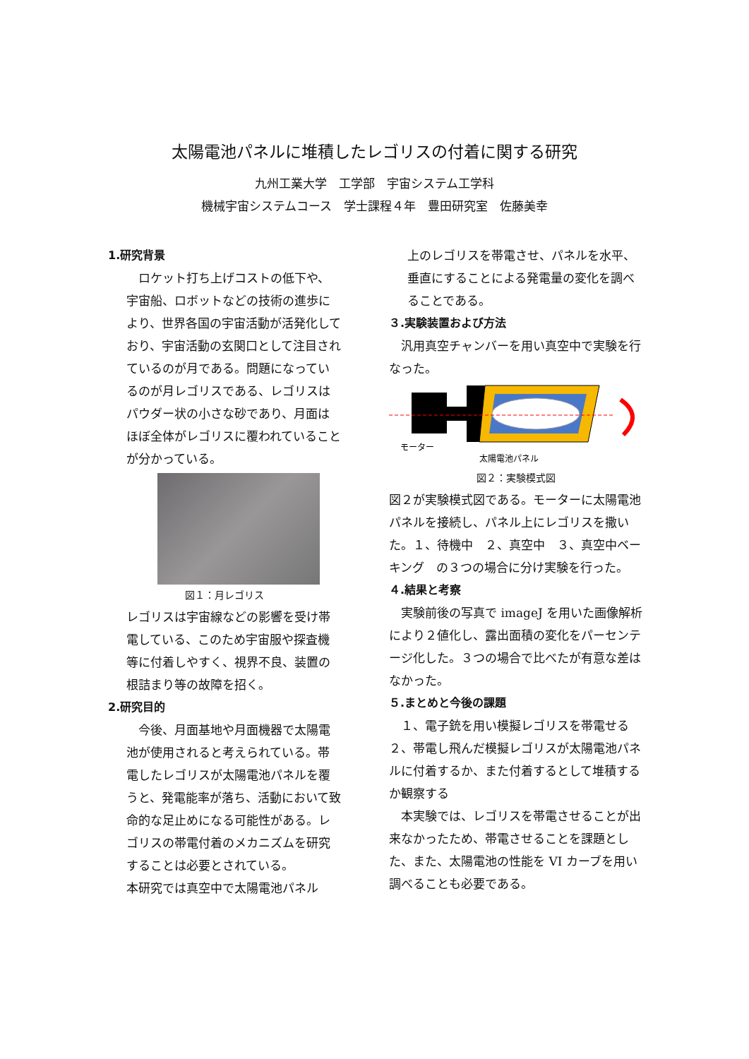太陽電池パネルに堆積したレゴリスの付着に関する研究
九州工業大学　工学部　宇宙システム工学科
機械宇宙システムコース　学士課程４年　豊田研究室　佐藤美幸
1.研究背景
　ロケット打ち上げコストの低下や、宇宙船、ロボットなどの技術の進歩により、世界各国の宇宙活動が活発化しており、宇宙活動の玄関口として注目されているのが月である。問題になっているのが月レゴリスである、レゴリスはパウダー状の小さな砂であり、月面はほぼ全体がレゴリスに覆われていることが分かっている。
図１：月レゴリス
レゴリスは宇宙線などの影響を受け帯電している、このため宇宙服や探査機等に付着しやすく、視界不良、装置の根詰まり等の故障を招く。
2.研究目的
　今後、月面基地や月面機器で太陽電池が使用されると考えられている。帯電したレゴリスが太陽電池パネルを覆うと、発電能率が落ち、活動において致命的な足止めになる可能性がある。レゴリスの帯電付着のメカニズムを研究することは必要とされている。
本研究では真空中で太陽電池パネル
上のレゴリスを帯電させ、パネルを水平、垂直にすることによる発電量の変化を調べることである。
３.実験装置および方法
　汎用真空チャンバーを用い真空中で実験を行なった。
モーター
太陽電池パネル
図２：実験模式図
図２が実験模式図である。モーターに太陽電池パネルを接続し、パネル上にレゴリスを撒いた。１、待機中　２、真空中　３、真空中ベーキング　の３つの場合に分け実験を行った。
４.結果と考察
　実験前後の写真で imageJ を用いた画像解析により２値化し、露出面積の変化をパーセンテージ化した。３つの場合で比べたが有意な差はなかった。
５.まとめと今後の課題
　１、電子銃を用い模擬レゴリスを帯電せる
２、帯電し飛んだ模擬レゴリスが太陽電池パネルに付着するか、また付着するとして堆積するか観察する
　本実験では、レゴリスを帯電させることが出来なかったため、帯電させることを課題とした、また、太陽電池の性能を VI カーブを用い調べることも必要である。